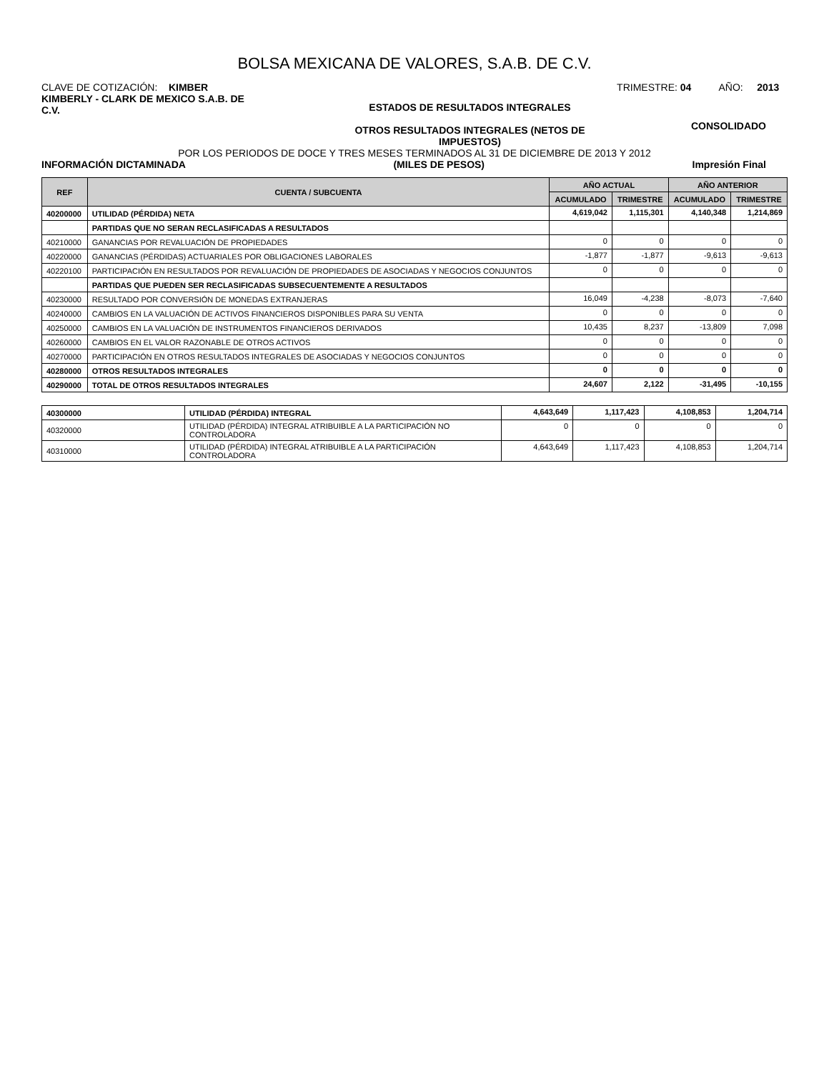BOLSA MEXICANA DE VALORES, S.A.B. DE C.V.
CLAVE DE COTIZACIÓN: KIMBER TRIMESTRE: 04 AÑO: 2013
KIMBERLY - CLARK DE MEXICO S.A.B. DE C.V.
ESTADOS DE RESULTADOS INTEGRALES
OTROS RESULTADOS INTEGRALES (NETOS DE
IMPUESTOS)
CONSOLIDADO
POR LOS PERIODOS DE DOCE Y TRES MESES TERMINADOS AL 31 DE DICIEMBRE DE 2013 Y 2012
INFORMACIÓN DICTAMINADA (MILES DE PESOS) Impresión Final
| REF | CUENTA / SUBCUENTA | AÑO ACTUAL | | AÑO ANTERIOR | |
| --- | --- | --- | --- | --- | --- |
| | | ACUMULADO | TRIMESTRE | ACUMULADO | TRIMESTRE |
| 40200000 | UTILIDAD (PÉRDIDA) NETA | 4,619,042 | 1,115,301 | 4,140,348 | 1,214,869 |
| | PARTIDAS QUE NO SERAN RECLASIFICADAS A RESULTADOS | | | | |
| 40210000 | GANANCIAS POR REVALUACIÓN DE PROPIEDADES | 0 | 0 | 0 | 0 |
| 40220000 | GANANCIAS (PÉRDIDAS) ACTUARIALES POR OBLIGACIONES LABORALES | -1,877 | -1,877 | -9,613 | -9,613 |
| 40220100 | PARTICIPACIÓN EN RESULTADOS POR REVALUACIÓN DE PROPIEDADES DE ASOCIADAS Y NEGOCIOS CONJUNTOS | 0 | 0 | 0 | 0 |
| | PARTIDAS QUE PUEDEN SER RECLASIFICADAS SUBSECUENTEMENTE A RESULTADOS | | | | |
| 40230000 | RESULTADO POR CONVERSIÓN DE MONEDAS EXTRANJERAS | 16,049 | -4,238 | -8,073 | -7,640 |
| 40240000 | CAMBIOS EN LA VALUACIÓN DE ACTIVOS FINANCIEROS DISPONIBLES PARA SU VENTA | 0 | 0 | 0 | 0 |
| 40250000 | CAMBIOS EN LA VALUACIÓN DE INSTRUMENTOS FINANCIEROS DERIVADOS | 10,435 | 8,237 | -13,809 | 7,098 |
| 40260000 | CAMBIOS EN EL VALOR RAZONABLE DE OTROS ACTIVOS | 0 | 0 | 0 | 0 |
| 40270000 | PARTICIPACIÓN EN OTROS RESULTADOS INTEGRALES DE ASOCIADAS Y NEGOCIOS CONJUNTOS | 0 | 0 | 0 | 0 |
| 40280000 | OTROS RESULTADOS INTEGRALES | 0 | 0 | 0 | 0 |
| 40290000 | TOTAL DE OTROS RESULTADOS INTEGRALES | 24,607 | 2,122 | -31,495 | -10,155 |
| 40300000 | UTILIDAD (PÉRDIDA) INTEGRAL | 4,643,649 | 1,117,423 | 4,108,853 | 1,204,714 |
| 40320000 | UTILIDAD (PÉRDIDA) INTEGRAL ATRIBUIBLE A LA PARTICIPACIÓN NO CONTROLADORA | 0 | 0 | 0 | 0 |
| 40310000 | UTILIDAD (PÉRDIDA) INTEGRAL ATRIBUIBLE A LA PARTICIPACIÓN CONTROLADORA | 4,643,649 | 1,117,423 | 4,108,853 | 1,204,714 |